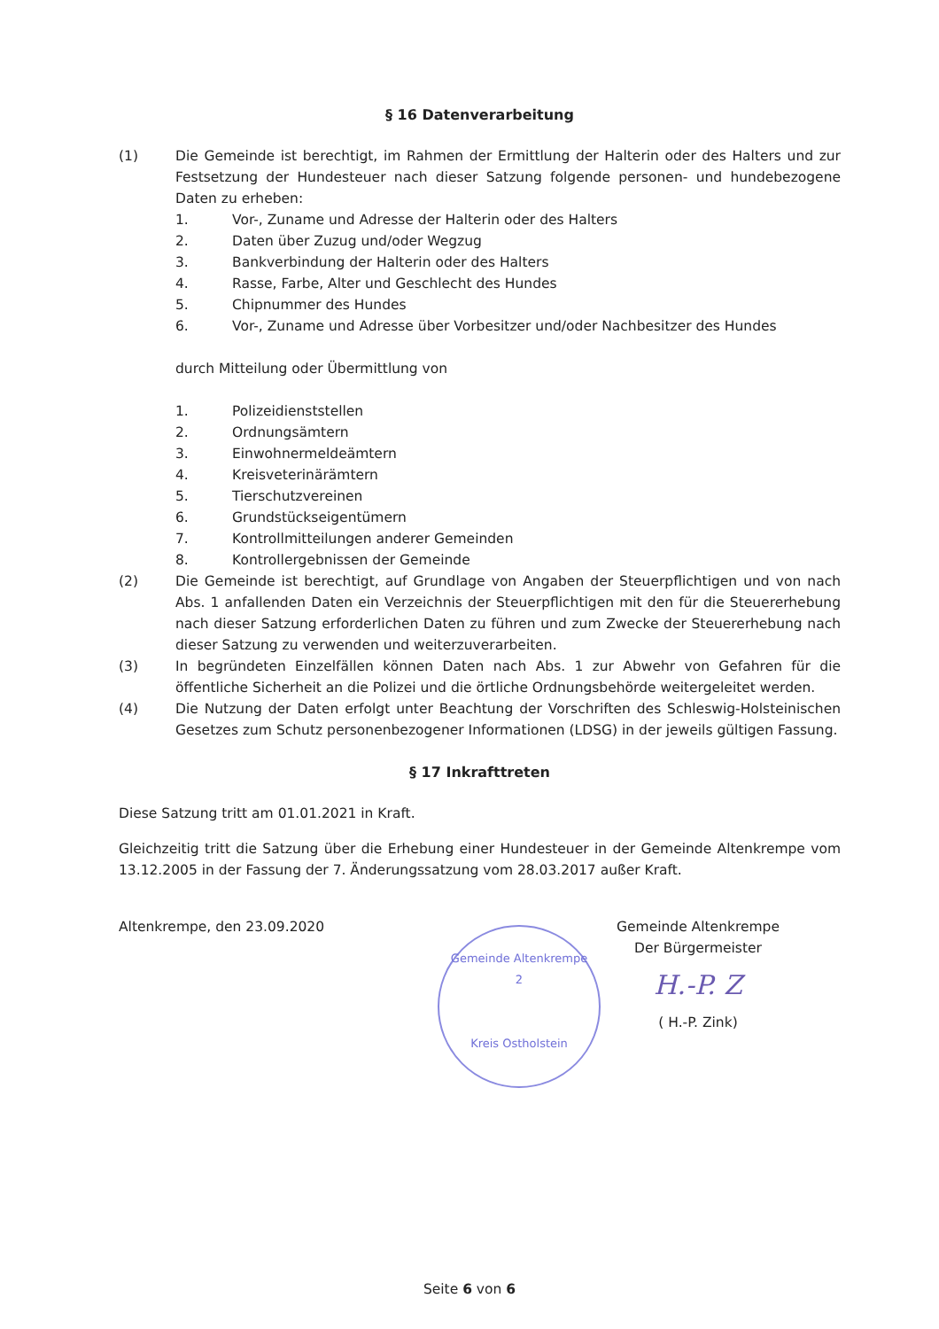§ 16 Datenverarbeitung
(1) Die Gemeinde ist berechtigt, im Rahmen der Ermittlung der Halterin oder des Halters und zur Festsetzung der Hundesteuer nach dieser Satzung folgende personen- und hundebezogene Daten zu erheben:
1. Vor-, Zuname und Adresse der Halterin oder des Halters
2. Daten über Zuzug und/oder Wegzug
3. Bankverbindung der Halterin oder des Halters
4. Rasse, Farbe, Alter und Geschlecht des Hundes
5. Chipnummer des Hundes
6. Vor-, Zuname und Adresse über Vorbesitzer und/oder Nachbesitzer des Hundes
durch Mitteilung oder Übermittlung von
1. Polizeidienststellen
2. Ordnungsämtern
3. Einwohnermeldeämtern
4. Kreisveterinärämtern
5. Tierschutzvereinen
6. Grundstückseigentümern
7. Kontrollmitteilungen anderer Gemeinden
8. Kontrollergebnissen der Gemeinde
(2) Die Gemeinde ist berechtigt, auf Grundlage von Angaben der Steuerpflichtigen und von nach Abs. 1 anfallenden Daten ein Verzeichnis der Steuerpflichtigen mit den für die Steuererhebung nach dieser Satzung erforderlichen Daten zu führen und zum Zwecke der Steuererhebung nach dieser Satzung zu verwenden und weiterzuverarbeiten.
(3) In begründeten Einzelfällen können Daten nach Abs. 1 zur Abwehr von Gefahren für die öffentliche Sicherheit an die Polizei und die örtliche Ordnungsbehörde weitergeleitet werden.
(4) Die Nutzung der Daten erfolgt unter Beachtung der Vorschriften des Schleswig-Holsteinischen Gesetzes zum Schutz personenbezogener Informationen (LDSG) in der jeweils gültigen Fassung.
§ 17 Inkrafttreten
Diese Satzung tritt am 01.01.2021 in Kraft.
Gleichzeitig tritt die Satzung über die Erhebung einer Hundesteuer in der Gemeinde Altenkrempe vom 13.12.2005 in der Fassung der 7. Änderungssatzung vom 28.03.2017 außer Kraft.
Altenkrempe, den 23.09.2020
Gemeinde Altenkrempe
2
Kreis Ostholstein
Gemeinde Altenkrempe
Der Bürgermeister
H.-P. Z
( H.-P. Zink)
Seite 6 von 6